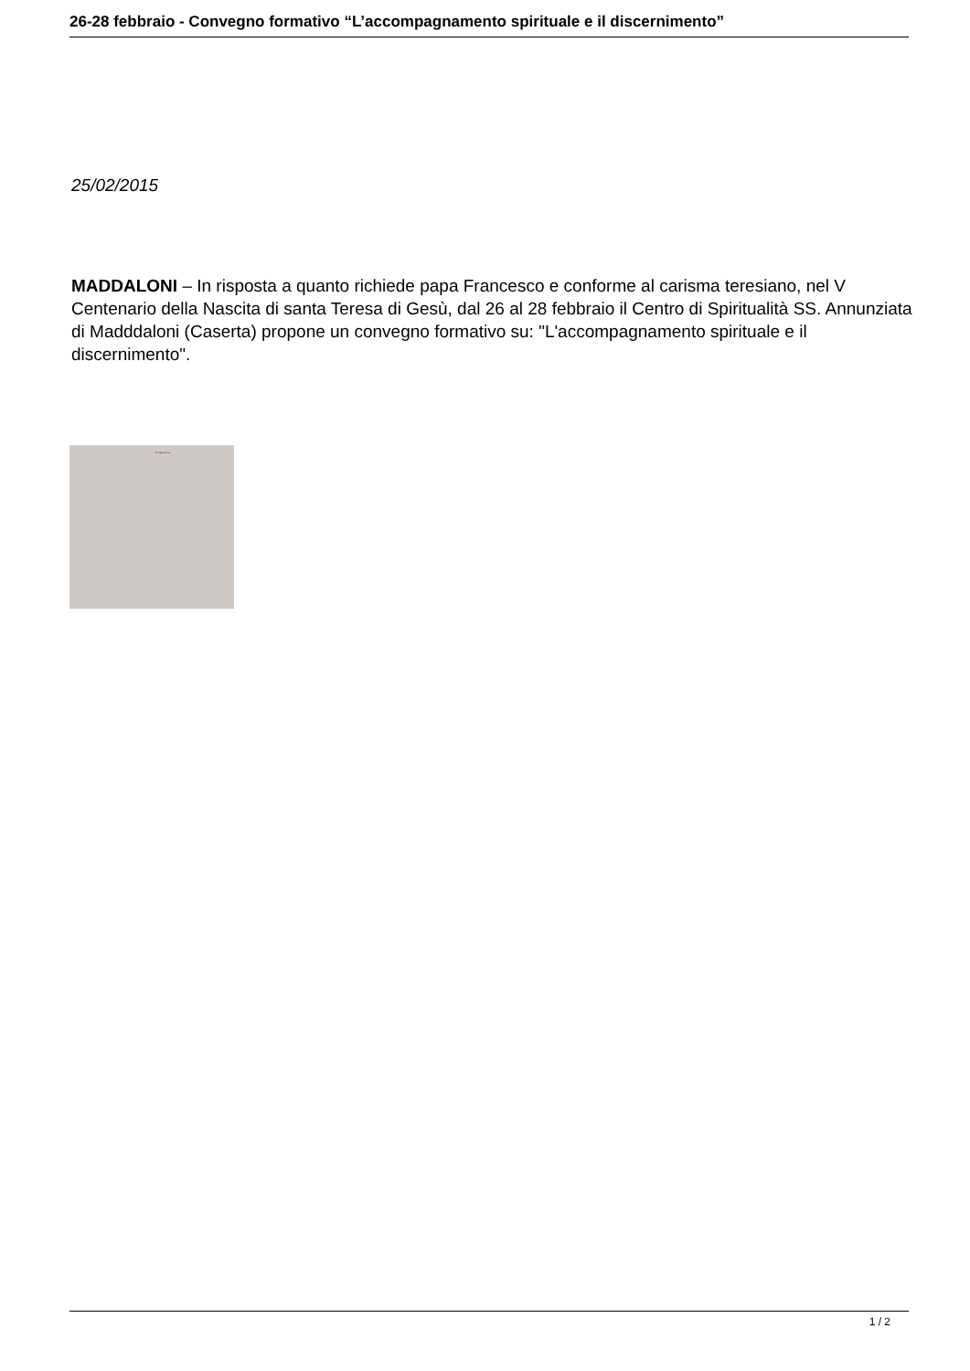26-28 febbraio - Convegno formativo “L’accompagnamento spirituale e il discernimento”
25/02/2015
MADDALONI – In risposta a quanto richiede papa Francesco e conforme al carisma teresiano, nel V Centenario della Nascita di santa Teresa di Gesù, dal 26 al 28 febbraio il Centro di Spiritualità SS. Annunziata di Madddaloni (Caserta) propone un convegno formativo su: "L'accompagnamento spirituale e il discernimento".
Programma
1 / 2